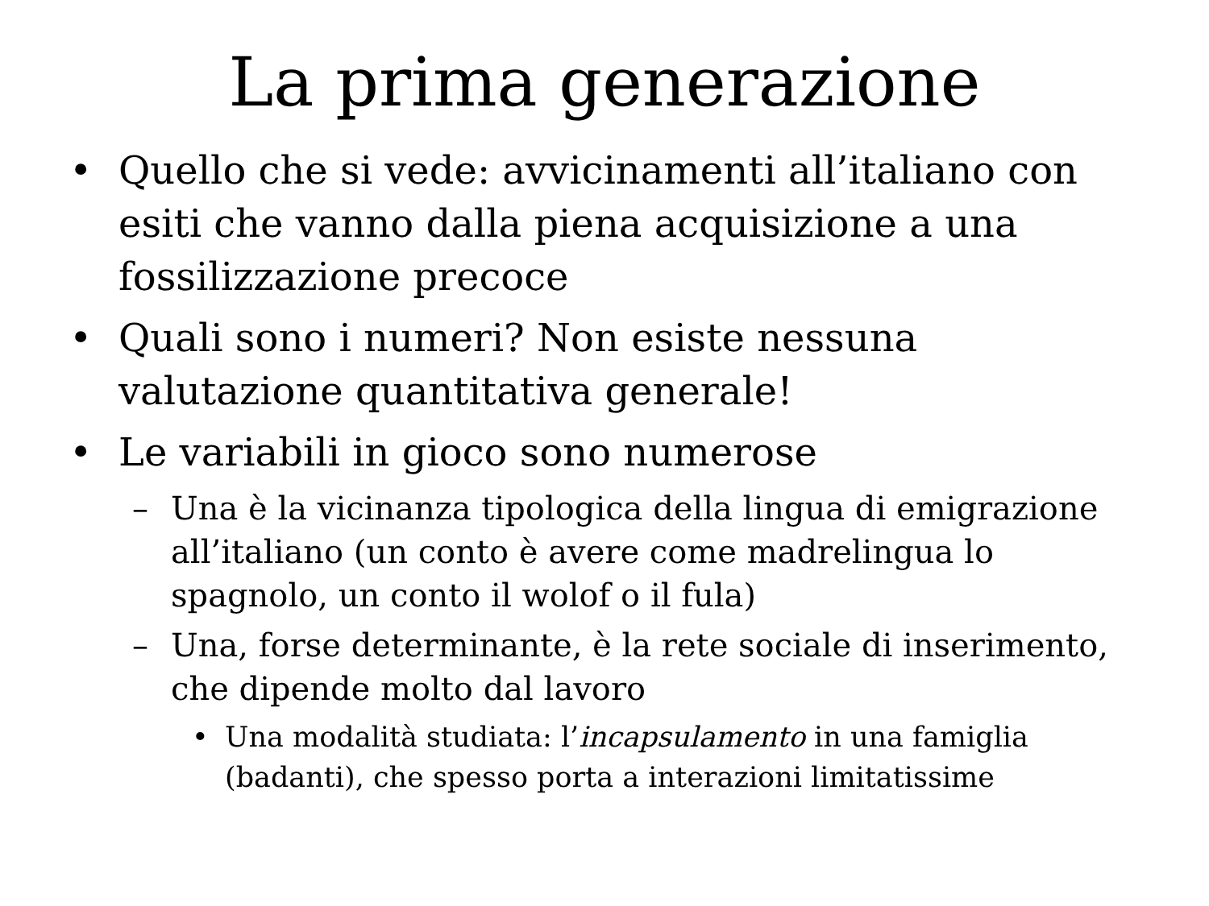La prima generazione
• Quello che si vede: avvicinamenti all’italiano con esiti che vanno dalla piena acquisizione a una fossilizzazione precoce
• Quali sono i numeri? Non esiste nessuna valutazione quantitativa generale!
• Le variabili in gioco sono numerose
– Una è la vicinanza tipologica della lingua di emigrazione all’italiano (un conto è avere come madrelingua lo spagnolo, un conto il wolof o il fula)
– Una, forse determinante, è la rete sociale di inserimento, che dipende molto dal lavoro
• Una modalità studiata: l’incapsulamento in una famiglia (badanti), che spesso porta a interazioni limitatissime